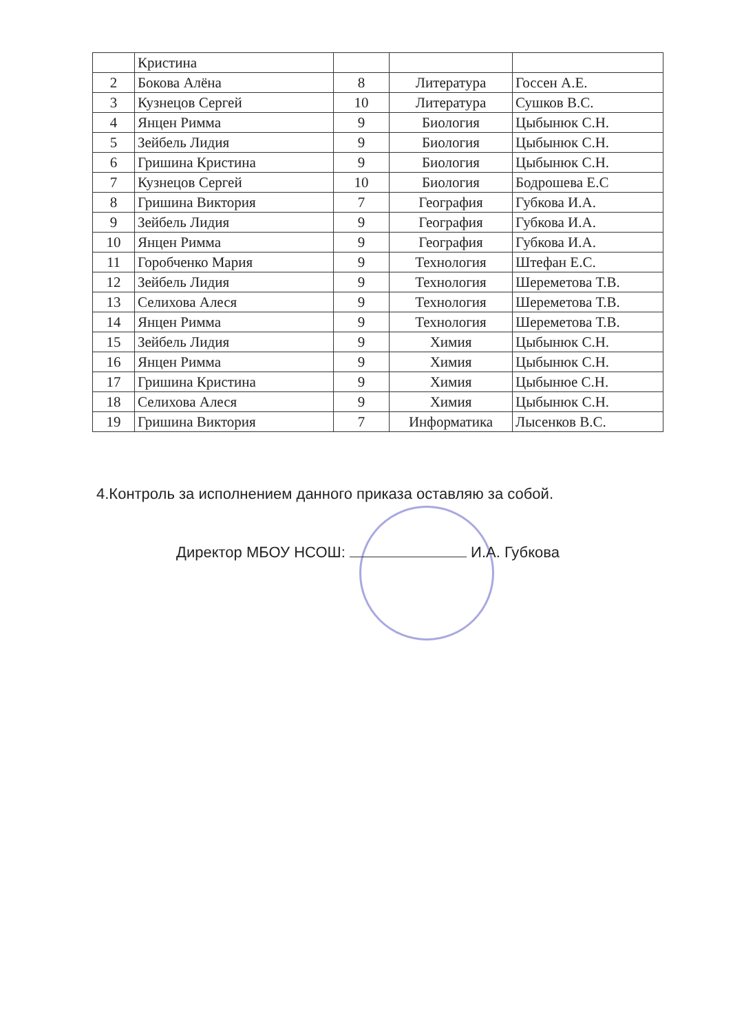| | Кристина | | | |
| 2 | Бокова Алёна | 8 | Литература | Госсен А.Е. |
| 3 | Кузнецов Сергей | 10 | Литература | Сушков В.С. |
| 4 | Янцен Римма | 9 | Биология | Цыбынюк С.Н. |
| 5 | Зейбель Лидия | 9 | Биология | Цыбынюк С.Н. |
| 6 | Гришина Кристина | 9 | Биология | Цыбынюк С.Н. |
| 7 | Кузнецов Сергей | 10 | Биология | Бодрошева Е.С |
| 8 | Гришина Виктория | 7 | География | Губкова И.А. |
| 9 | Зейбель Лидия | 9 | География | Губкова И.А. |
| 10 | Янцен Римма | 9 | География | Губкова И.А. |
| 11 | Горобченко Мария | 9 | Технология | Штефан Е.С. |
| 12 | Зейбель Лидия | 9 | Технология | Шереметова Т.В. |
| 13 | Селихова Алеся | 9 | Технология | Шереметова Т.В. |
| 14 | Янцен Римма | 9 | Технология | Шереметова Т.В. |
| 15 | Зейбель Лидия | 9 | Химия | Цыбынюк С.Н. |
| 16 | Янцен Римма | 9 | Химия | Цыбынюк С.Н. |
| 17 | Гришина Кристина | 9 | Химия | Цыбынюе С.Н. |
| 18 | Селихова Алеся | 9 | Химия | Цыбынюк С.Н. |
| 19 | Гришина Виктория | 7 | Информатика | Лысенков В.С. |
4.Контроль за исполнением данного приказа оставляю за собой.
Директор МБОУ НСОШ: И.А. Губкова